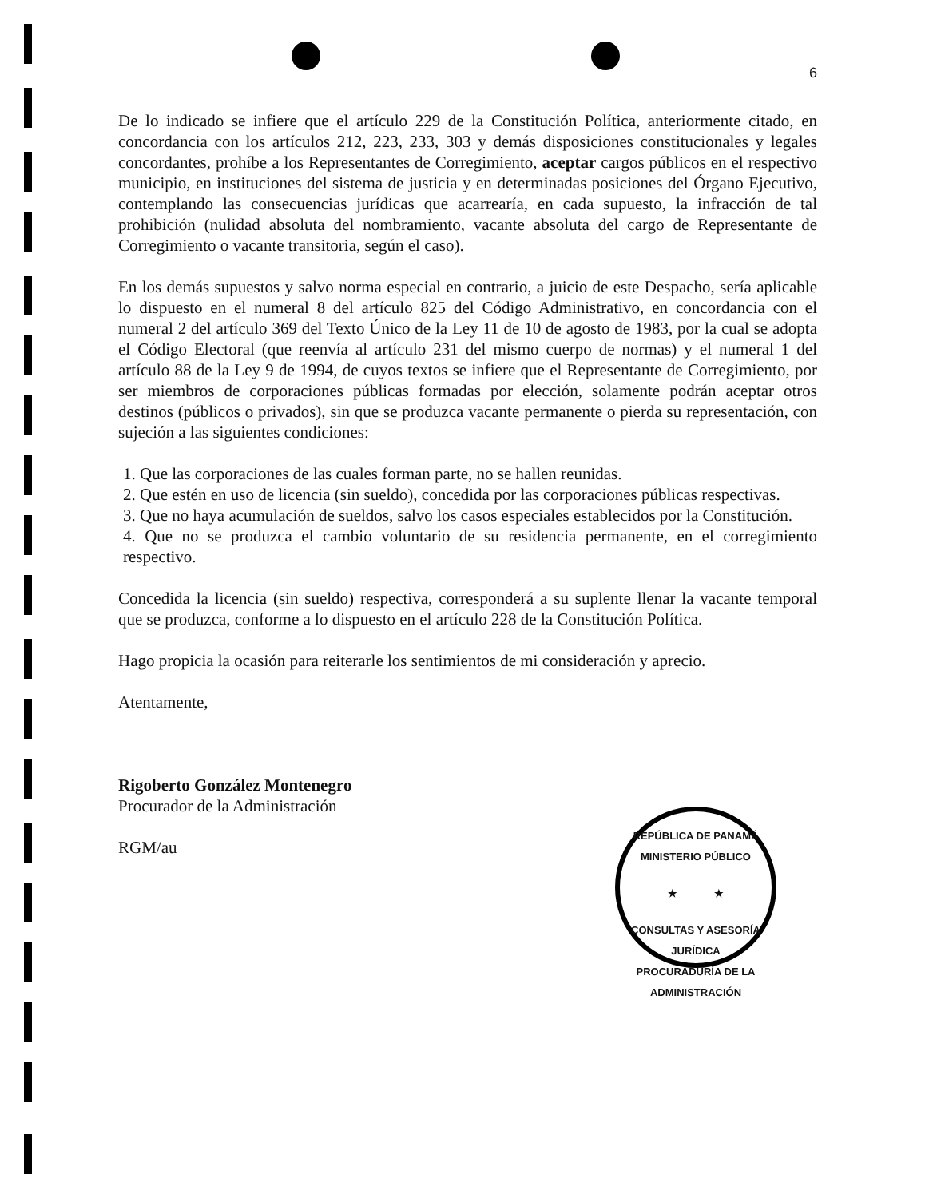6
De lo indicado se infiere que el artículo 229 de la Constitución Política, anteriormente citado, en concordancia con los artículos 212, 223, 233, 303 y demás disposiciones constitucionales y legales concordantes, prohíbe a los Representantes de Corregimiento, aceptar cargos públicos en el respectivo municipio, en instituciones del sistema de justicia y en determinadas posiciones del Órgano Ejecutivo, contemplando las consecuencias jurídicas que acarrearía, en cada supuesto, la infracción de tal prohibición (nulidad absoluta del nombramiento, vacante absoluta del cargo de Representante de Corregimiento o vacante transitoria, según el caso).
En los demás supuestos y salvo norma especial en contrario, a juicio de este Despacho, sería aplicable lo dispuesto en el numeral 8 del artículo 825 del Código Administrativo, en concordancia con el numeral 2 del artículo 369 del Texto Único de la Ley 11 de 10 de agosto de 1983, por la cual se adopta el Código Electoral (que reenvía al artículo 231 del mismo cuerpo de normas) y el numeral 1 del artículo 88 de la Ley 9 de 1994, de cuyos textos se infiere que el Representante de Corregimiento, por ser miembros de corporaciones públicas formadas por elección, solamente podrán aceptar otros destinos (públicos o privados), sin que se produzca vacante permanente o pierda su representación, con sujeción a las siguientes condiciones:
1. Que las corporaciones de las cuales forman parte, no se hallen reunidas.
2. Que estén en uso de licencia (sin sueldo), concedida por las corporaciones públicas respectivas.
3. Que no haya acumulación de sueldos, salvo los casos especiales establecidos por la Constitución.
4. Que no se produzca el cambio voluntario de su residencia permanente, en el corregimiento respectivo.
Concedida la licencia (sin sueldo) respectiva, corresponderá a su suplente llenar la vacante temporal que se produzca, conforme a lo dispuesto en el artículo 228 de la Constitución Política.
Hago propicia la ocasión para reiterarle los sentimientos de mi consideración y aprecio.
Atentamente,
Rigoberto González Montenegro
Procurador de la Administración
RGM/au
REPÚBLICA DE PANAMÁ
MINISTERIO PÚBLICO
★ ★
CONSULTAS Y ASESORÍA JURÍDICA
PROCURADURÍA DE LA ADMINISTRACIÓN